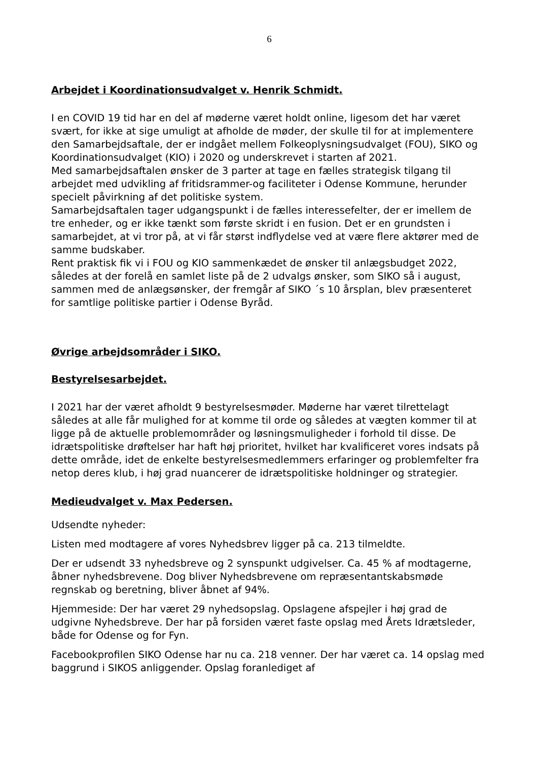6
Arbejdet i Koordinationsudvalget v. Henrik Schmidt.
I en COVID 19 tid har en del af møderne været holdt online, ligesom det har været svært, for ikke at sige umuligt at afholde de møder, der skulle til for at implementere den Samarbejdsaftale, der er indgået mellem Folkeoplysningsudvalget (FOU), SIKO og Koordinationsudvalget (KIO) i 2020 og underskrevet i starten af 2021.
Med samarbejdsaftalen ønsker de 3 parter at tage en fælles strategisk tilgang til arbejdet med udvikling af fritidsrammer-og faciliteter i Odense Kommune, herunder specielt påvirkning af det politiske system.
Samarbejdsaftalen tager udgangspunkt i de fælles interessefelter, der er imellem de tre enheder, og er ikke tænkt som første skridt i en fusion. Det er en grundsten i samarbejdet, at vi tror på, at vi får størst indflydelse ved at være flere aktører med de samme budskaber.
Rent praktisk fik vi i FOU og KIO sammenkædet de ønsker til anlægsbudget 2022, således at der forelå en samlet liste på de 2 udvalgs ønsker, som SIKO så i august, sammen med de anlægsønsker, der fremgår af SIKO ´s 10 årsplan, blev præsenteret for samtlige politiske partier i Odense Byråd.
Øvrige arbejdsområder i SIKO.
Bestyrelsesarbejdet.
I 2021 har der været afholdt 9 bestyrelsesmøder. Møderne har været tilrettelagt således at alle får mulighed for at komme til orde og således at vægten kommer til at ligge på de aktuelle problemområder og løsningsmuligheder i forhold til disse. De idrætspolitiske drøftelser har haft høj prioritet, hvilket har kvalificeret vores indsats på dette område, idet de enkelte bestyrelsesmedlemmers erfaringer og problemfelter fra netop deres klub, i høj grad nuancerer de idrætspolitiske holdninger og strategier.
Medieudvalget v. Max Pedersen.
Udsendte nyheder:
Listen med modtagere af vores Nyhedsbrev ligger på ca. 213 tilmeldte.
Der er udsendt 33 nyhedsbreve og 2 synspunkt udgivelser. Ca. 45 % af modtagerne, åbner nyhedsbrevene. Dog bliver Nyhedsbrevene om repræsentantskabsmøde regnskab og beretning, bliver åbnet af 94%.
Hjemmeside: Der har været 29 nyhedsopslag. Opslagene afspejler i høj grad de udgivne Nyhedsbreve. Der har på forsiden været faste opslag med Årets Idrætsleder, både for Odense og for Fyn.
Facebookprofilen SIKO Odense har nu ca. 218 venner. Der har været ca. 14 opslag med baggrund i SIKOS anliggender. Opslag foranlediget af